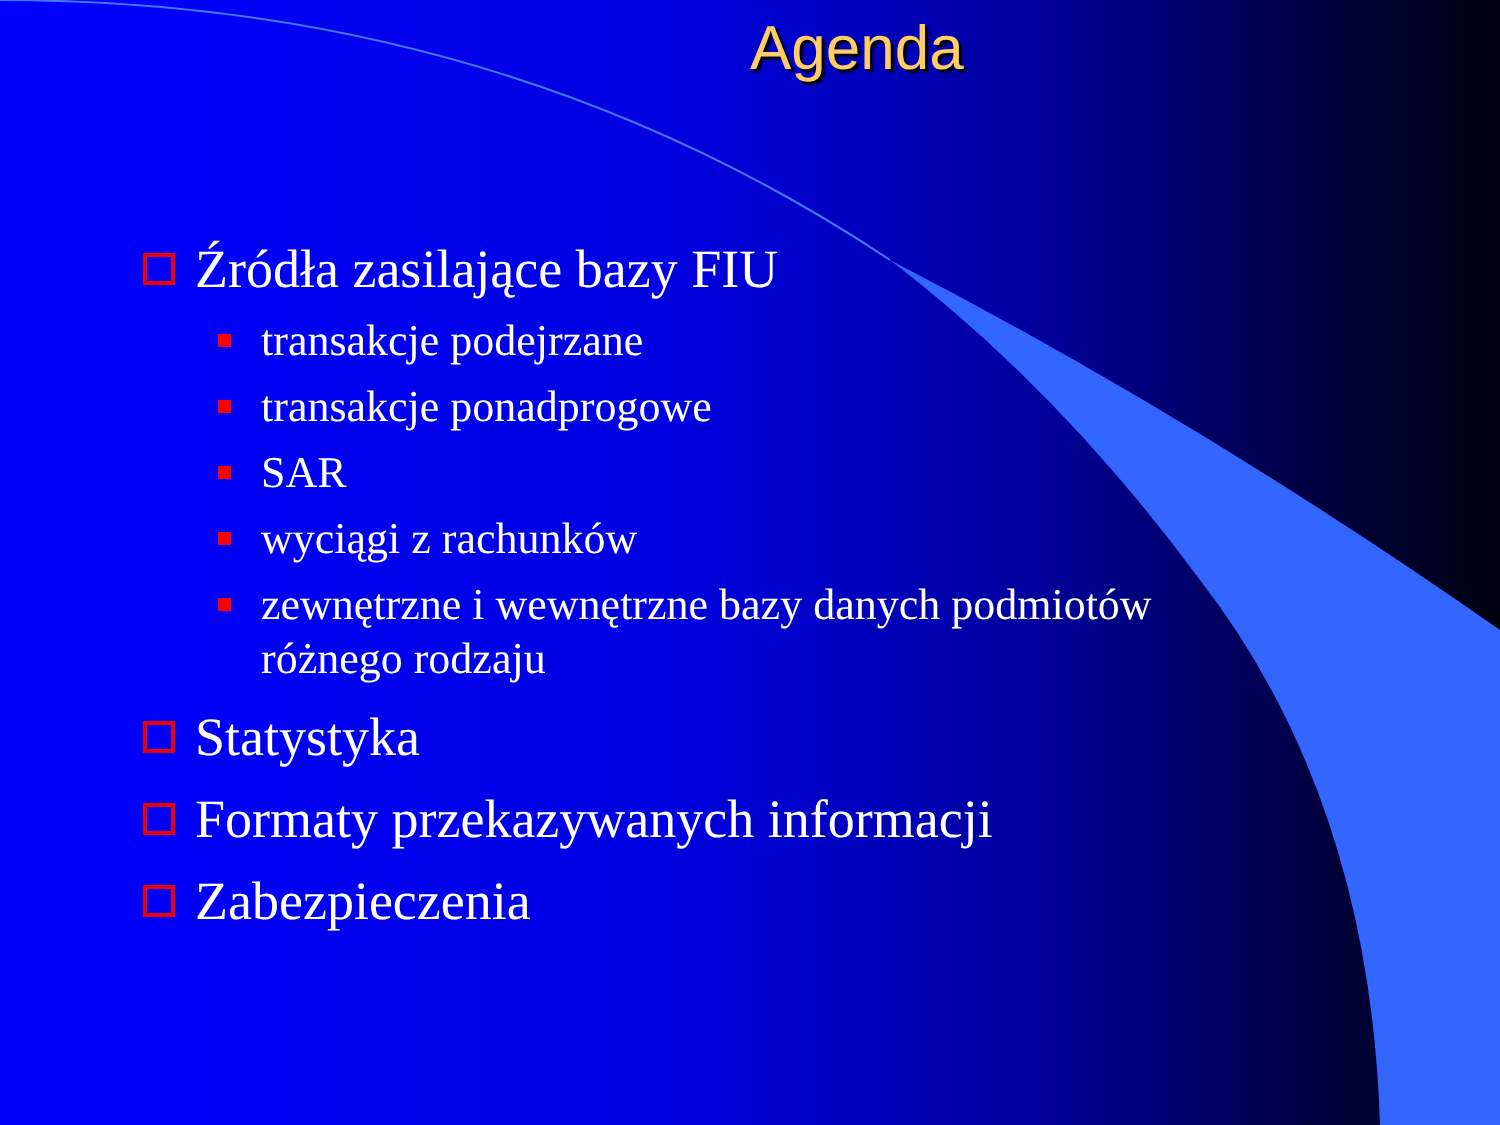Agenda
Źródła zasilające bazy FIU
transakcje podejrzane
transakcje ponadprogowe
SAR
wyciągi z rachunków
zewnętrzne i wewnętrzne bazy danych podmiotów
różnego rodzaju
Statystyka
Formaty przekazywanych informacji
Zabezpieczenia